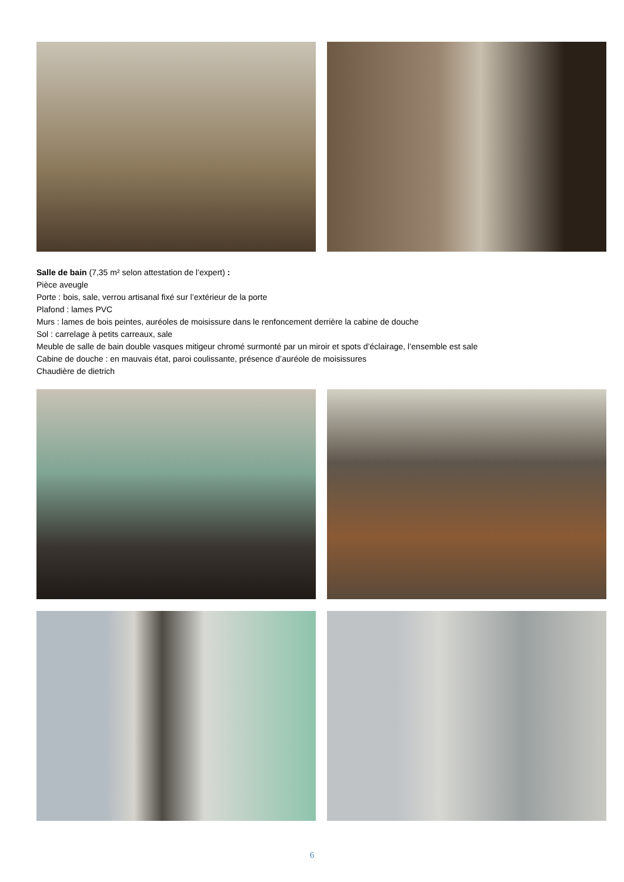Salle de bain (7,35 m² selon attestation de l’expert) :
Pièce aveugle
Porte : bois, sale, verrou artisanal fixé sur l’extérieur de la porte
Plafond : lames PVC
Murs : lames de bois peintes, auréoles de moisissure dans le renfoncement derrière la cabine de douche
Sol : carrelage à petits carreaux, sale
Meuble de salle de bain double vasques mitigeur chromé surmonté par un miroir et spots d’éclairage, l’ensemble est sale
Cabine de douche : en mauvais état, paroi coulissante, présence d’auréole de moisissures
Chaudière de dietrich
6